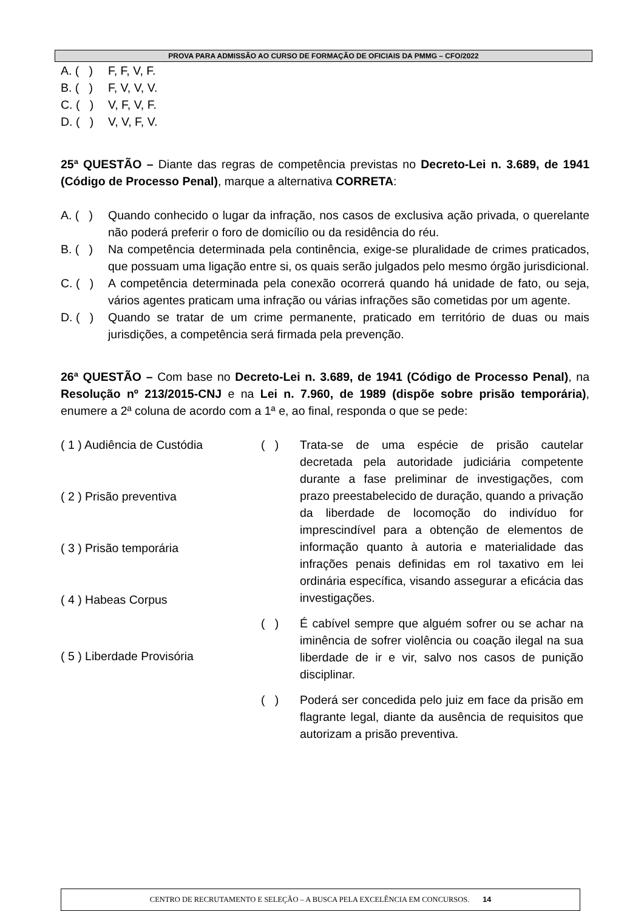PROVA PARA ADMISSÃO AO CURSO DE FORMAÇÃO DE OFICIAIS DA PMMG – CFO/2022
A. ( ) F, F, V, F.
B. ( ) F, V, V, V.
C. ( ) V, F, V, F.
D. ( ) V, V, F, V.
25ª QUESTÃO – Diante das regras de competência previstas no Decreto-Lei n. 3.689, de 1941 (Código de Processo Penal), marque a alternativa CORRETA:
A. ( ) Quando conhecido o lugar da infração, nos casos de exclusiva ação privada, o querelante não poderá preferir o foro de domicílio ou da residência do réu.
B. ( ) Na competência determinada pela continência, exige-se pluralidade de crimes praticados, que possuam uma ligação entre si, os quais serão julgados pelo mesmo órgão jurisdicional.
C. ( ) A competência determinada pela conexão ocorrerá quando há unidade de fato, ou seja, vários agentes praticam uma infração ou várias infrações são cometidas por um agente.
D. ( ) Quando se tratar de um crime permanente, praticado em território de duas ou mais jurisdições, a competência será firmada pela prevenção.
26ª QUESTÃO – Com base no Decreto-Lei n. 3.689, de 1941 (Código de Processo Penal), na Resolução nº 213/2015-CNJ e na Lei n. 7.960, de 1989 (dispõe sobre prisão temporária), enumere a 2ª coluna de acordo com a 1ª e, ao final, responda o que se pede:
( 1 ) Audiência de Custódia
( 2 ) Prisão preventiva
( 3 ) Prisão temporária
( 4 ) Habeas Corpus
( 5 ) Liberdade Provisória
( ) Trata-se de uma espécie de prisão cautelar decretada pela autoridade judiciária competente durante a fase preliminar de investigações, com prazo preestabelecido de duração, quando a privação da liberdade de locomoção do indivíduo for imprescindível para a obtenção de elementos de informação quanto à autoria e materialidade das infrações penais definidas em rol taxativo em lei ordinária específica, visando assegurar a eficácia das investigações.
( ) É cabível sempre que alguém sofrer ou se achar na iminência de sofrer violência ou coação ilegal na sua liberdade de ir e vir, salvo nos casos de punição disciplinar.
( ) Poderá ser concedida pelo juiz em face da prisão em flagrante legal, diante da ausência de requisitos que autorizam a prisão preventiva.
CENTRO DE RECRUTAMENTO E SELEÇÃO – A BUSCA PELA EXCELÊNCIA EM CONCURSOS. 14